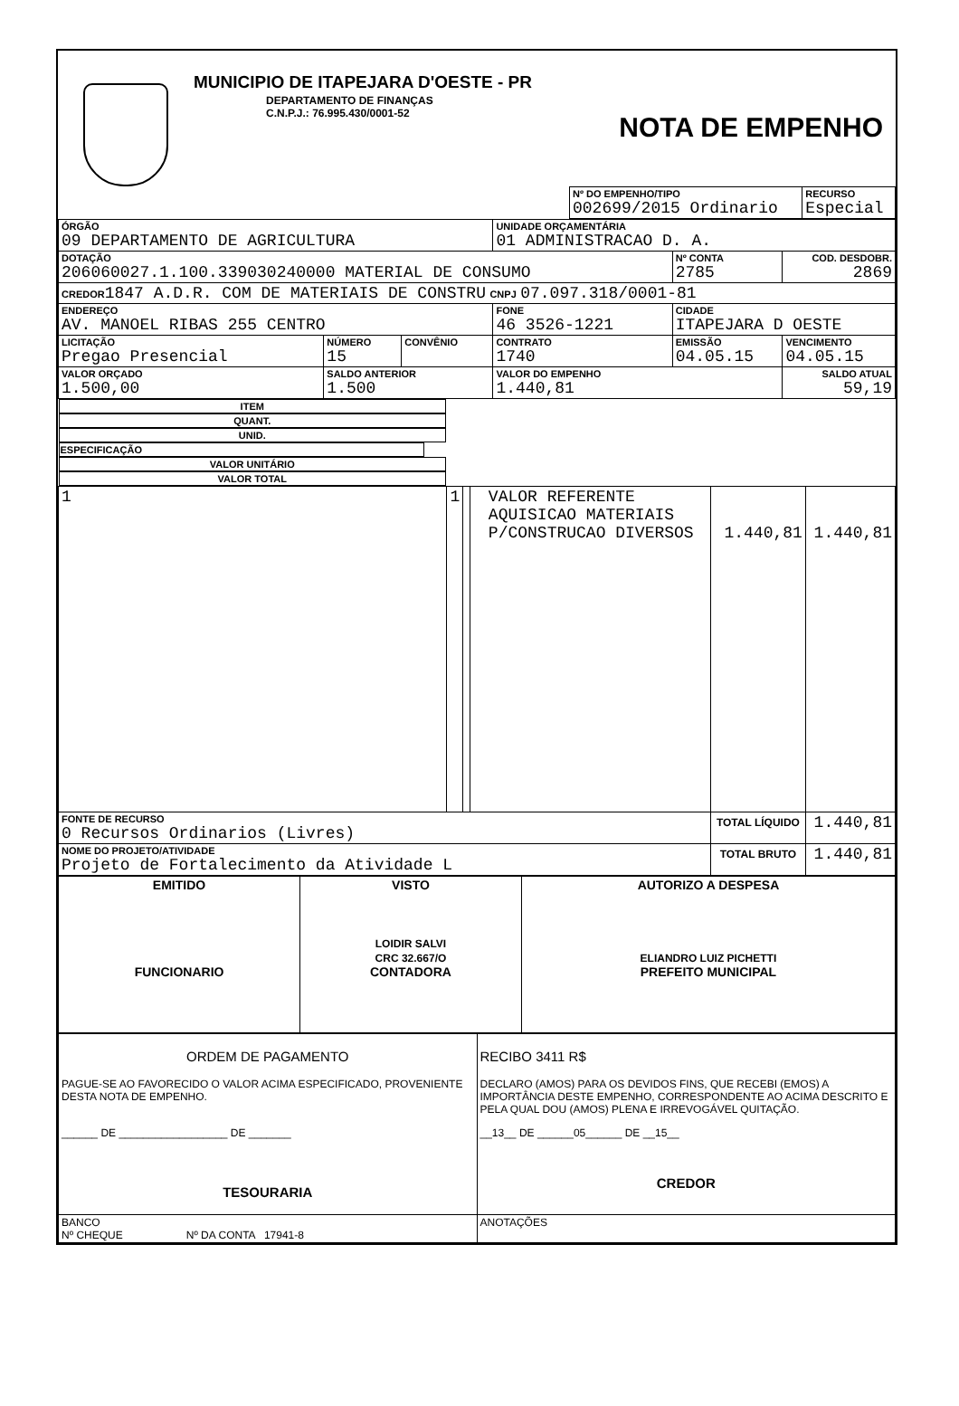MUNICIPIO DE ITAPEJARA D'OESTE - PR
DEPARTAMENTO DE FINANÇAS
C.N.P.J.: 76.995.430/0001-52
NOTA DE EMPENHO
| Nº DO EMPENHO/TIPO 002699/2015 Ordinario | RECURSO Especial |
| ÓRGÃO 09 DEPARTAMENTO DE AGRICULTURA | | | UNIDADE ORÇAMENTÁRIA 01 ADMINISTRACAO D. A. | | |
| DOTAÇÃO 206060027.1.100.339030240000 MATERIAL DE CONSUMO | | | | Nº CONTA 2785 | COD. DESDOBR. 2869 |
| CREDOR 1847 A.D.R. COM DE MATERIAIS DE CONSTRU CNPJ 07.097.318/0001-81 | | | | | |
| ENDEREÇO AV. MANOEL RIBAS 255 CENTRO | | | FONE 46 3526-1221 | CIDADE ITAPEJARA D OESTE | |
| LICITAÇÃO Pregao Presencial | NÚMERO 15 | CONVÊNIO | CONTRATO 1740 | EMISSÃO 04.05.15 | VENCIMENTO 04.05.15 |
| VALOR ORÇADO 1.500,00 | SALDO ANTERIOR 1.500 | | VALOR DO EMPENHO 1.440,81 | | SALDO ATUAL 59,19 |
| ITEM | QUANT. | UNID. | ESPECIFICAÇÃO | VALOR UNITÁRIO | VALOR TOTAL |
| --- | --- | --- | --- | --- | --- |
| 1 | 1 | | VALOR REFERENTE AQUISICAO MATERIAIS P/CONSTRUCAO DIVERSOS | 1.440,81 | 1.440,81 |
| FONTE DE RECURSO 0 Recursos Ordinarios (Livres) | | | | TOTAL LÍQUIDO | 1.440,81 |
| NOME DO PROJETO/ATIVIDADE Projeto de Fortalecimento da Atividade L | | | | TOTAL BRUTO | 1.440,81 |
| EMITIDO FUNCIONARIO | VISTO LOIDIR SALVI CRC 32.667/O CONTADORA | AUTORIZO A DESPESA ELIANDRO LUIZ PICHETTI PREFEITO MUNICIPAL |
| ORDEM DE PAGAMENTO PAGUE-SE AO FAVORECIDO O VALOR ACIMA ESPECIFICADO, PROVENIENTE DESTA NOTA DE EMPENHO. ______ DE __________________ DE _______ TESOURARIA | RECIBO 3411 R$ DECLARO (AMOS) PARA OS DEVIDOS FINS, QUE RECEBI (EMOS) A IMPORTÂNCIA DESTE EMPENHO, CORRESPONDENTE AO ACIMA DESCRITO E PELA QUAL DOU (AMOS) PLENA E IRREVOGÁVEL QUITAÇÃO. __13__ DE ______05______ DE __15__ CREDOR |
| BANCO Nº CHEQUE Nº DA CONTA 17941-8 | ANOTAÇÕES |